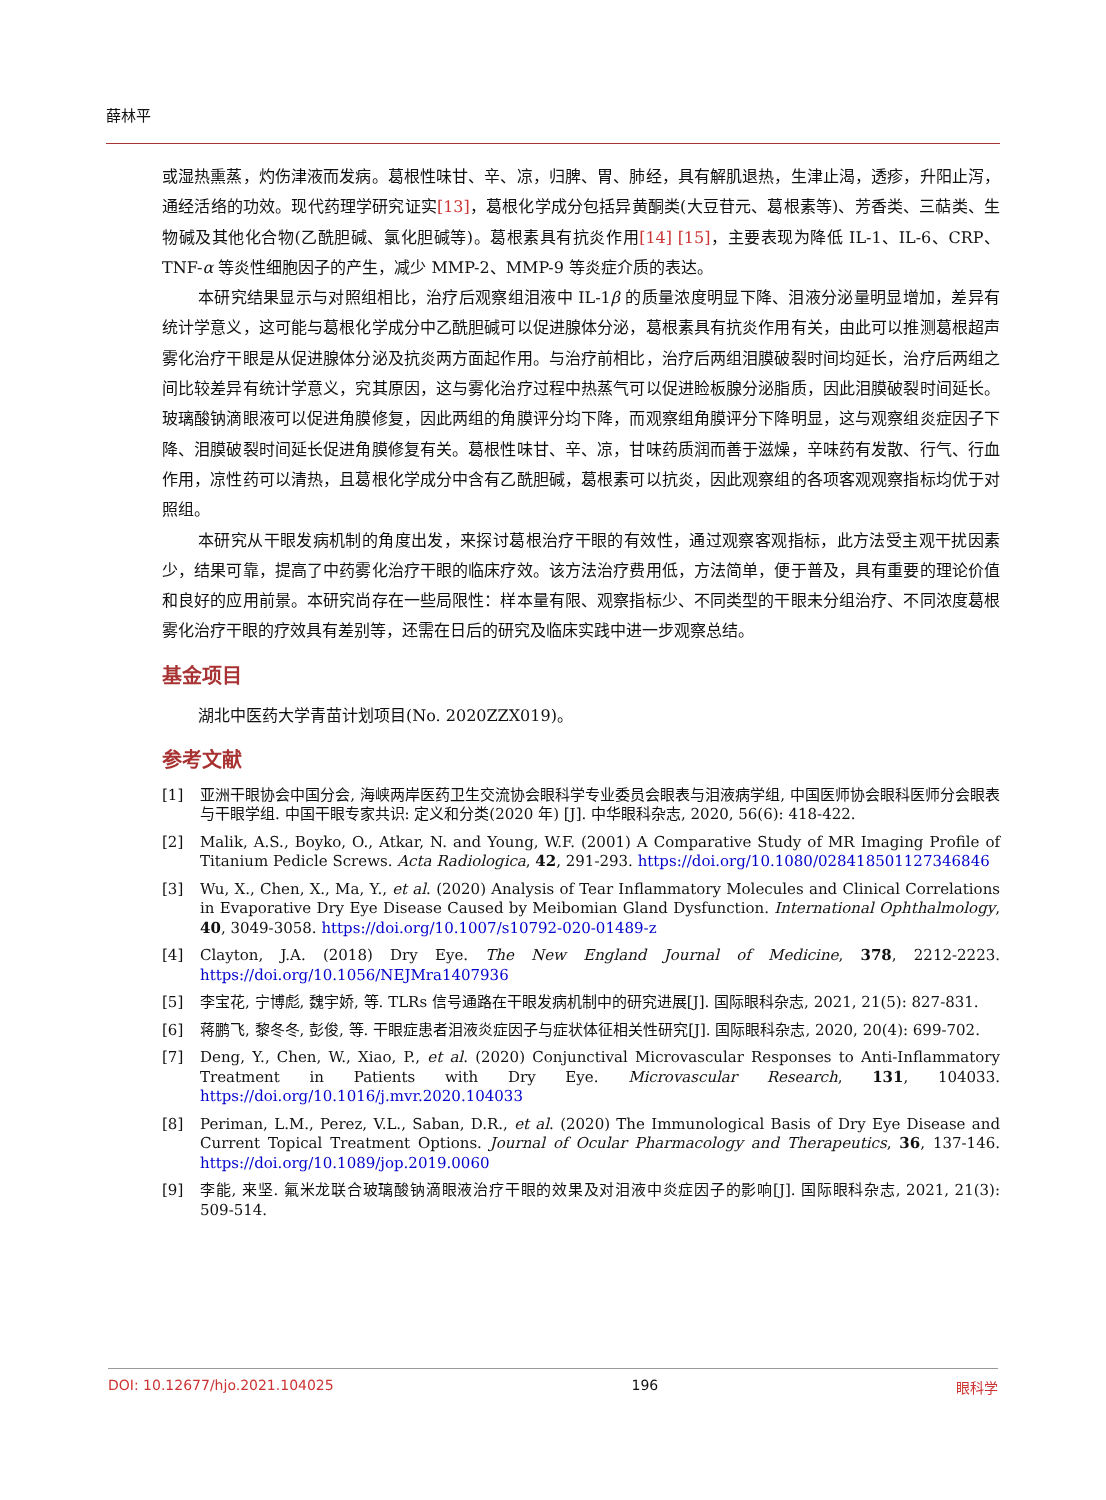薛林平
或湿热熏蒸，灼伤津液而发病。葛根性味甘、辛、凉，归脾、胃、肺经，具有解肌退热，生津止渴，透疹，升阳止泻，通经活络的功效。现代药理学研究证实[13]，葛根化学成分包括异黄酮类(大豆苷元、葛根素等)、芳香类、三萜类、生物碱及其他化合物(乙酰胆碱、氯化胆碱等)。葛根素具有抗炎作用[14] [15]，主要表现为降低 IL-1、IL-6、CRP、TNF-α 等炎性细胞因子的产生，减少 MMP-2、MMP-9 等炎症介质的表达。
本研究结果显示与对照组相比，治疗后观察组泪液中 IL-1β 的质量浓度明显下降、泪液分泌量明显增加，差异有统计学意义，这可能与葛根化学成分中乙酰胆碱可以促进腺体分泌，葛根素具有抗炎作用有关，由此可以推测葛根超声雾化治疗干眼是从促进腺体分泌及抗炎两方面起作用。与治疗前相比，治疗后两组泪膜破裂时间均延长，治疗后两组之间比较差异有统计学意义，究其原因，这与雾化治疗过程中热蒸气可以促进睑板腺分泌脂质，因此泪膜破裂时间延长。玻璃酸钠滴眼液可以促进角膜修复，因此两组的角膜评分均下降，而观察组角膜评分下降明显，这与观察组炎症因子下降、泪膜破裂时间延长促进角膜修复有关。葛根性味甘、辛、凉，甘味药质润而善于滋燥，辛味药有发散、行气、行血作用，凉性药可以清热，且葛根化学成分中含有乙酰胆碱，葛根素可以抗炎，因此观察组的各项客观观察指标均优于对照组。
本研究从干眼发病机制的角度出发，来探讨葛根治疗干眼的有效性，通过观察客观指标，此方法受主观干扰因素少，结果可靠，提高了中药雾化治疗干眼的临床疗效。该方法治疗费用低，方法简单，便于普及，具有重要的理论价值和良好的应用前景。本研究尚存在一些局限性：样本量有限、观察指标少、不同类型的干眼未分组治疗、不同浓度葛根雾化治疗干眼的疗效具有差别等，还需在日后的研究及临床实践中进一步观察总结。
基金项目
湖北中医药大学青苗计划项目(No. 2020ZZX019)。
参考文献
[1] 亚洲干眼协会中国分会, 海峡两岸医药卫生交流协会眼科学专业委员会眼表与泪液病学组, 中国医师协会眼科医师分会眼表与干眼学组. 中国干眼专家共识: 定义和分类(2020 年) [J]. 中华眼科杂志, 2020, 56(6): 418-422.
[2] Malik, A.S., Boyko, O., Atkar, N. and Young, W.F. (2001) A Comparative Study of MR Imaging Profile of Titanium Pedicle Screws. Acta Radiologica, 42, 291-293. https://doi.org/10.1080/028418501127346846
[3] Wu, X., Chen, X., Ma, Y., et al. (2020) Analysis of Tear Inflammatory Molecules and Clinical Correlations in Evaporative Dry Eye Disease Caused by Meibomian Gland Dysfunction. International Ophthalmology, 40, 3049-3058. https://doi.org/10.1007/s10792-020-01489-z
[4] Clayton, J.A. (2018) Dry Eye. The New England Journal of Medicine, 378, 2212-2223. https://doi.org/10.1056/NEJMra1407936
[5] 李宝花, 宁博彪, 魏宇娇, 等. TLRs 信号通路在干眼发病机制中的研究进展[J]. 国际眼科杂志, 2021, 21(5): 827-831.
[6] 蒋鹏飞, 黎冬冬, 彭俊, 等. 干眼症患者泪液炎症因子与症状体征相关性研究[J]. 国际眼科杂志, 2020, 20(4): 699-702.
[7] Deng, Y., Chen, W., Xiao, P., et al. (2020) Conjunctival Microvascular Responses to Anti-Inflammatory Treatment in Patients with Dry Eye. Microvascular Research, 131, 104033. https://doi.org/10.1016/j.mvr.2020.104033
[8] Periman, L.M., Perez, V.L., Saban, D.R., et al. (2020) The Immunological Basis of Dry Eye Disease and Current Topical Treatment Options. Journal of Ocular Pharmacology and Therapeutics, 36, 137-146. https://doi.org/10.1089/jop.2019.0060
[9] 李能, 来坚. 氟米龙联合玻璃酸钠滴眼液治疗干眼的效果及对泪液中炎症因子的影响[J]. 国际眼科杂志, 2021, 21(3): 509-514.
DOI: 10.12677/hjo.2021.104025 196 眼科学